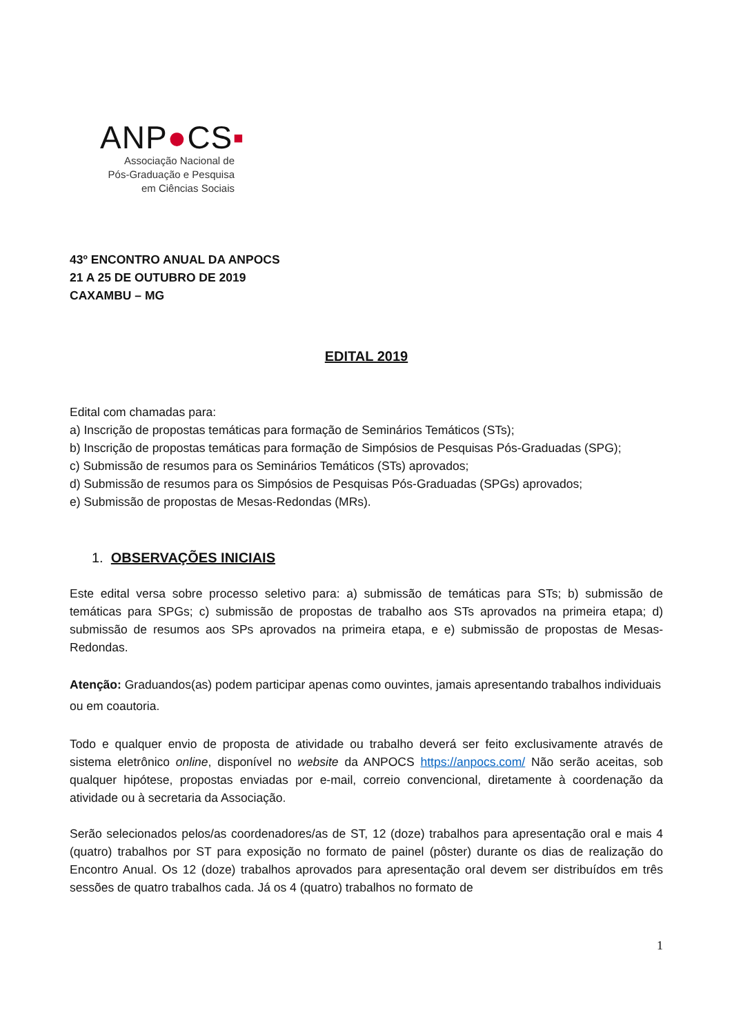ANP●CS▪
Associação Nacional de
Pós-Graduação e Pesquisa
em Ciências Sociais
43º ENCONTRO ANUAL DA ANPOCS
21 A 25 DE OUTUBRO DE 2019
CAXAMBU – MG
EDITAL 2019
Edital com chamadas para:
a) Inscrição de propostas temáticas para formação de Seminários Temáticos (STs);
b) Inscrição de propostas temáticas para formação de Simpósios de Pesquisas Pós-Graduadas (SPG);
c) Submissão de resumos para os Seminários Temáticos (STs) aprovados;
d) Submissão de resumos para os Simpósios de Pesquisas Pós-Graduadas (SPGs) aprovados;
e) Submissão de propostas de Mesas-Redondas (MRs).
1. OBSERVAÇÕES INICIAIS
Este edital versa sobre processo seletivo para: a) submissão de temáticas para STs; b) submissão de temáticas para SPGs; c) submissão de propostas de trabalho aos STs aprovados na primeira etapa; d) submissão de resumos aos SPs aprovados na primeira etapa, e e) submissão de propostas de Mesas-Redondas.
Atenção: Graduandos(as) podem participar apenas como ouvintes, jamais apresentando trabalhos individuais ou em coautoria.
Todo e qualquer envio de proposta de atividade ou trabalho deverá ser feito exclusivamente através de sistema eletrônico online, disponível no website da ANPOCS https://anpocs.com/ Não serão aceitas, sob qualquer hipótese, propostas enviadas por e-mail, correio convencional, diretamente à coordenação da atividade ou à secretaria da Associação.
Serão selecionados pelos/as coordenadores/as de ST, 12 (doze) trabalhos para apresentação oral e mais 4 (quatro) trabalhos por ST para exposição no formato de painel (pôster) durante os dias de realização do Encontro Anual. Os 12 (doze) trabalhos aprovados para apresentação oral devem ser distribuídos em três sessões de quatro trabalhos cada. Já os 4 (quatro) trabalhos no formato de
1